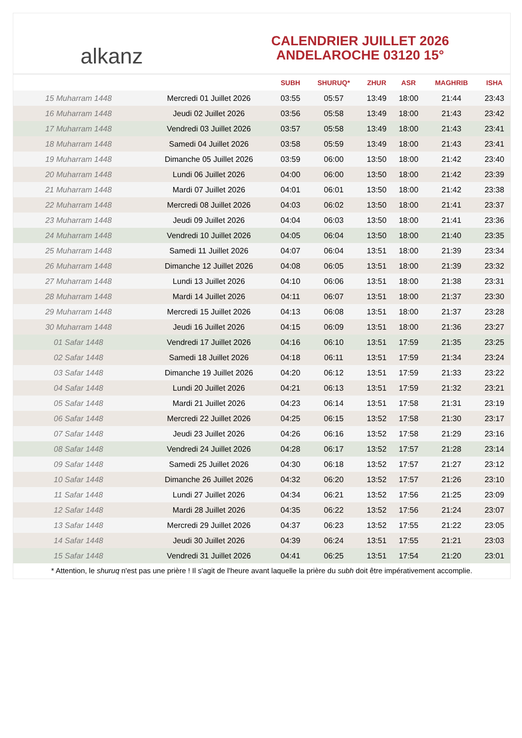alkanz
CALENDRIER JUILLET 2026
ANDELAROCHE 03120 15°
| | | SUBH | SHURUQ* | ZHUR | ASR | MAGHRIB | ISHA |
| --- | --- | --- | --- | --- | --- | --- | --- |
| 15 Muharram 1448 | Mercredi 01 Juillet 2026 | 03:55 | 05:57 | 13:49 | 18:00 | 21:44 | 23:43 |
| 16 Muharram 1448 | Jeudi 02 Juillet 2026 | 03:56 | 05:58 | 13:49 | 18:00 | 21:43 | 23:42 |
| 17 Muharram 1448 | Vendredi 03 Juillet 2026 | 03:57 | 05:58 | 13:49 | 18:00 | 21:43 | 23:41 |
| 18 Muharram 1448 | Samedi 04 Juillet 2026 | 03:58 | 05:59 | 13:49 | 18:00 | 21:43 | 23:41 |
| 19 Muharram 1448 | Dimanche 05 Juillet 2026 | 03:59 | 06:00 | 13:50 | 18:00 | 21:42 | 23:40 |
| 20 Muharram 1448 | Lundi 06 Juillet 2026 | 04:00 | 06:00 | 13:50 | 18:00 | 21:42 | 23:39 |
| 21 Muharram 1448 | Mardi 07 Juillet 2026 | 04:01 | 06:01 | 13:50 | 18:00 | 21:42 | 23:38 |
| 22 Muharram 1448 | Mercredi 08 Juillet 2026 | 04:03 | 06:02 | 13:50 | 18:00 | 21:41 | 23:37 |
| 23 Muharram 1448 | Jeudi 09 Juillet 2026 | 04:04 | 06:03 | 13:50 | 18:00 | 21:41 | 23:36 |
| 24 Muharram 1448 | Vendredi 10 Juillet 2026 | 04:05 | 06:04 | 13:50 | 18:00 | 21:40 | 23:35 |
| 25 Muharram 1448 | Samedi 11 Juillet 2026 | 04:07 | 06:04 | 13:51 | 18:00 | 21:39 | 23:34 |
| 26 Muharram 1448 | Dimanche 12 Juillet 2026 | 04:08 | 06:05 | 13:51 | 18:00 | 21:39 | 23:32 |
| 27 Muharram 1448 | Lundi 13 Juillet 2026 | 04:10 | 06:06 | 13:51 | 18:00 | 21:38 | 23:31 |
| 28 Muharram 1448 | Mardi 14 Juillet 2026 | 04:11 | 06:07 | 13:51 | 18:00 | 21:37 | 23:30 |
| 29 Muharram 1448 | Mercredi 15 Juillet 2026 | 04:13 | 06:08 | 13:51 | 18:00 | 21:37 | 23:28 |
| 30 Muharram 1448 | Jeudi 16 Juillet 2026 | 04:15 | 06:09 | 13:51 | 18:00 | 21:36 | 23:27 |
| 01 Safar 1448 | Vendredi 17 Juillet 2026 | 04:16 | 06:10 | 13:51 | 17:59 | 21:35 | 23:25 |
| 02 Safar 1448 | Samedi 18 Juillet 2026 | 04:18 | 06:11 | 13:51 | 17:59 | 21:34 | 23:24 |
| 03 Safar 1448 | Dimanche 19 Juillet 2026 | 04:20 | 06:12 | 13:51 | 17:59 | 21:33 | 23:22 |
| 04 Safar 1448 | Lundi 20 Juillet 2026 | 04:21 | 06:13 | 13:51 | 17:59 | 21:32 | 23:21 |
| 05 Safar 1448 | Mardi 21 Juillet 2026 | 04:23 | 06:14 | 13:51 | 17:58 | 21:31 | 23:19 |
| 06 Safar 1448 | Mercredi 22 Juillet 2026 | 04:25 | 06:15 | 13:52 | 17:58 | 21:30 | 23:17 |
| 07 Safar 1448 | Jeudi 23 Juillet 2026 | 04:26 | 06:16 | 13:52 | 17:58 | 21:29 | 23:16 |
| 08 Safar 1448 | Vendredi 24 Juillet 2026 | 04:28 | 06:17 | 13:52 | 17:57 | 21:28 | 23:14 |
| 09 Safar 1448 | Samedi 25 Juillet 2026 | 04:30 | 06:18 | 13:52 | 17:57 | 21:27 | 23:12 |
| 10 Safar 1448 | Dimanche 26 Juillet 2026 | 04:32 | 06:20 | 13:52 | 17:57 | 21:26 | 23:10 |
| 11 Safar 1448 | Lundi 27 Juillet 2026 | 04:34 | 06:21 | 13:52 | 17:56 | 21:25 | 23:09 |
| 12 Safar 1448 | Mardi 28 Juillet 2026 | 04:35 | 06:22 | 13:52 | 17:56 | 21:24 | 23:07 |
| 13 Safar 1448 | Mercredi 29 Juillet 2026 | 04:37 | 06:23 | 13:52 | 17:55 | 21:22 | 23:05 |
| 14 Safar 1448 | Jeudi 30 Juillet 2026 | 04:39 | 06:24 | 13:51 | 17:55 | 21:21 | 23:03 |
| 15 Safar 1448 | Vendredi 31 Juillet 2026 | 04:41 | 06:25 | 13:51 | 17:54 | 21:20 | 23:01 |
* Attention, le shuruq n'est pas une prière ! Il s'agit de l'heure avant laquelle la prière du subh doit être impérativement accomplie.